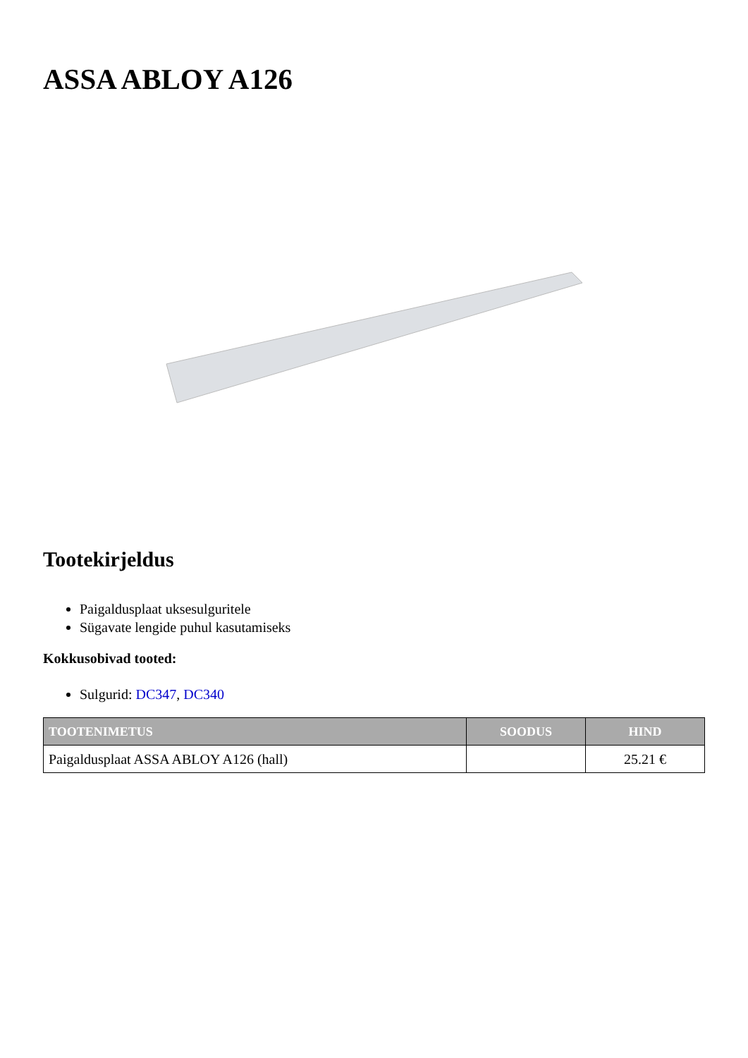ASSA ABLOY A126
Tootekirjeldus
Paigaldusplaat uksesulguritele
Sügavate lengide puhul kasutamiseks
Kokkusobivad tooted:
Sulgurid: DC347, DC340
| TOOTENIMETUS | SOODUS | HIND |
| --- | --- | --- |
| Paigaldusplaat ASSA ABLOY A126 (hall) | | 25.21 € |